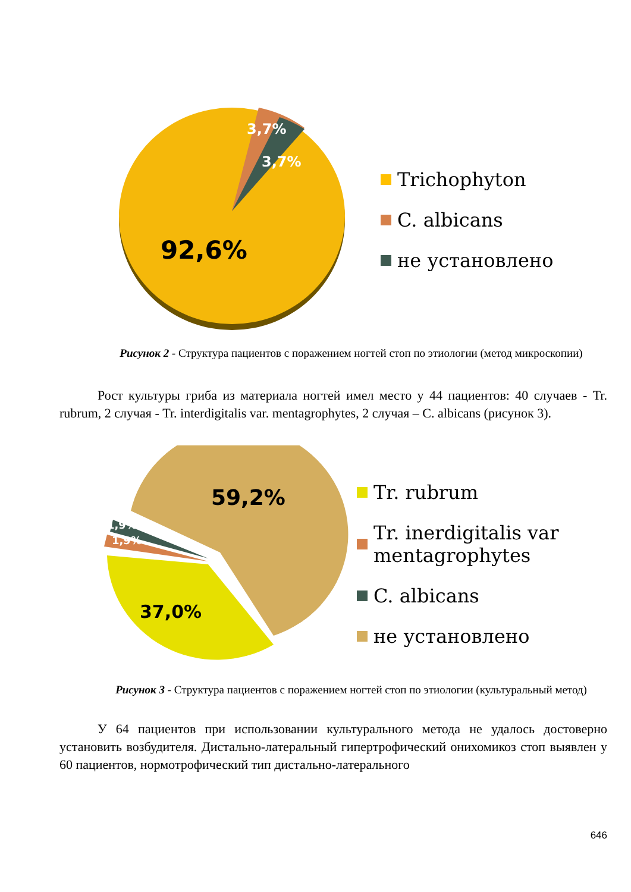92,6%
3,7%
3,7%
Trichophyton
C. albicans
не установлено
Рисунок 2 - Структура пациентов с поражением ногтей стоп по этиологии (метод микроскопии)
Рост культуры гриба из материала ногтей имел место у 44 пациентов: 40 случаев - Tr. rubrum, 2 случая - Tr. interdigitalis var. mentagrophytes, 2 случая – C. albicans (рисунок 3).
59,2%
37,0%
1,9%
1,9%
Tr. rubrum
Tr. inerdigitalis var
mentagrophytes
C. albicans
не установлено
Рисунок 3 - Структура пациентов с поражением ногтей стоп по этиологии (культуральный метод)
У 64 пациентов при использовании культурального метода не удалось достоверно установить возбудителя. Дистально-латеральный гипертрофический онихомикоз стоп выявлен у 60 пациентов, нормотрофический тип дистально-латерального
646